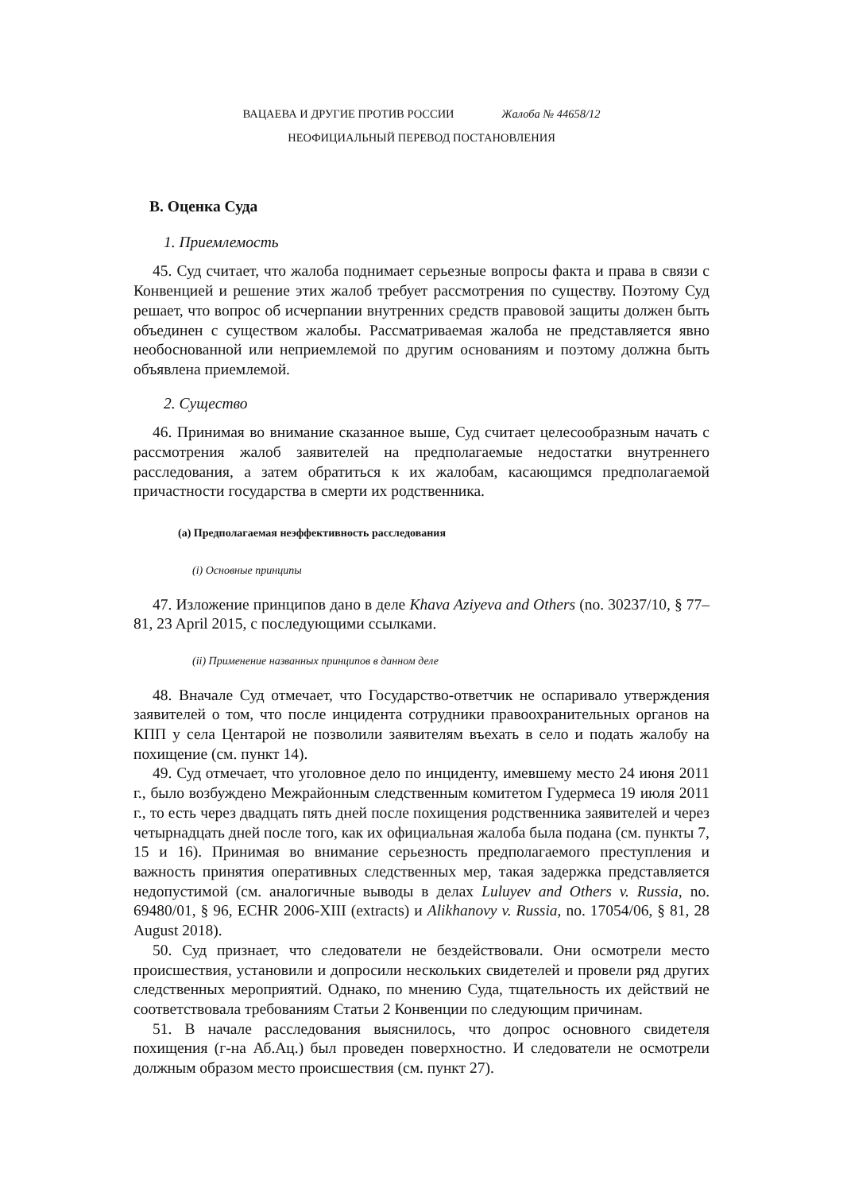ВАЦАЕВА И ДРУГИЕ ПРОТИВ РОССИИ Жалоба № 44658/12
НЕОФИЦИАЛЬНЫЙ ПЕРЕВОД ПОСТАНОВЛЕНИЯ
B. Оценка Суда
1. Приемлемость
45. Суд считает, что жалоба поднимает серьезные вопросы факта и права в связи с Конвенцией и решение этих жалоб требует рассмотрения по существу. Поэтому Суд решает, что вопрос об исчерпании внутренних средств правовой защиты должен быть объединен с существом жалобы. Рассматриваемая жалоба не представляется явно необоснованной или неприемлемой по другим основаниям и поэтому должна быть объявлена приемлемой.
2. Существо
46. Принимая во внимание сказанное выше, Суд считает целесообразным начать с рассмотрения жалоб заявителей на предполагаемые недостатки внутреннего расследования, а затем обратиться к их жалобам, касающимся предполагаемой причастности государства в смерти их родственника.
(a) Предполагаемая неэффективность расследования
(i) Основные принципы
47. Изложение принципов дано в деле Khava Aziyeva and Others (no. 30237/10, § 77–81, 23 April 2015, с последующими ссылками.
(ii) Применение названных принципов в данном деле
48. Вначале Суд отмечает, что Государство-ответчик не оспаривало утверждения заявителей о том, что после инцидента сотрудники правоохранительных органов на КПП у села Центарой не позволили заявителям въехать в село и подать жалобу на похищение (см. пункт 14).
49. Суд отмечает, что уголовное дело по инциденту, имевшему место 24 июня 2011 г., было возбуждено Межрайонным следственным комитетом Гудермеса 19 июля 2011 г., то есть через двадцать пять дней после похищения родственника заявителей и через четырнадцать дней после того, как их официальная жалоба была подана (см. пункты 7, 15 и 16). Принимая во внимание серьезность предполагаемого преступления и важность принятия оперативных следственных мер, такая задержка представляется недопустимой (см. аналогичные выводы в делах Luluyev and Others v. Russia, no. 69480/01, § 96, ECHR 2006-XIII (extracts) и Alikhanovy v. Russia, no. 17054/06, § 81, 28 August 2018).
50. Суд признает, что следователи не бездействовали. Они осмотрели место происшествия, установили и допросили нескольких свидетелей и провели ряд других следственных мероприятий. Однако, по мнению Суда, тщательность их действий не соответствовала требованиям Статьи 2 Конвенции по следующим причинам.
51. В начале расследования выяснилось, что допрос основного свидетеля похищения (г-на Аб.Ац.) был проведен поверхностно. И следователи не осмотрели должным образом место происшествия (см. пункт 27).